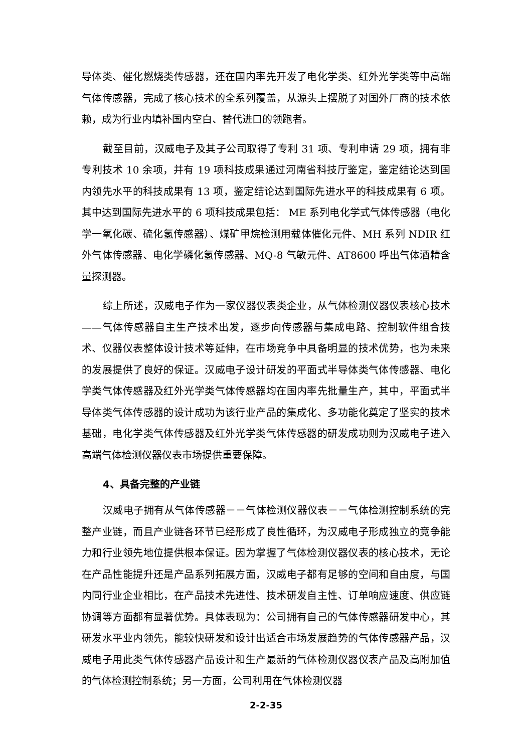导体类、催化燃烧类传感器，还在国内率先开发了电化学类、红外光学类等中高端气体传感器，完成了核心技术的全系列覆盖，从源头上摆脱了对国外厂商的技术依赖，成为行业内填补国内空白、替代进口的领跑者。
截至目前，汉威电子及其子公司取得了专利 31 项、专利申请 29 项，拥有非专利技术 10 余项，并有 19 项科技成果通过河南省科技厅鉴定，鉴定结论达到国内领先水平的科技成果有 13 项，鉴定结论达到国际先进水平的科技成果有 6 项。其中达到国际先进水平的 6 项科技成果包括： ME 系列电化学式气体传感器（电化学一氧化碳、硫化氢传感器）、煤矿甲烷检测用载体催化元件、MH 系列 NDIR 红外气体传感器、电化学磷化氢传感器、MQ-8 气敏元件、AT8600 呼出气体酒精含量探测器。
综上所述，汉威电子作为一家仪器仪表类企业，从气体检测仪器仪表核心技术——气体传感器自主生产技术出发，逐步向传感器与集成电路、控制软件组合技术、仪器仪表整体设计技术等延伸，在市场竞争中具备明显的技术优势，也为未来的发展提供了良好的保证。汉威电子设计研发的平面式半导体类气体传感器、电化学类气体传感器及红外光学类气体传感器均在国内率先批量生产，其中，平面式半导体类气体传感器的设计成功为该行业产品的集成化、多功能化奠定了坚实的技术基础，电化学类气体传感器及红外光学类气体传感器的研发成功则为汉威电子进入高端气体检测仪器仪表市场提供重要保障。
4、具备完整的产业链
汉威电子拥有从气体传感器－－气体检测仪器仪表－－气体检测控制系统的完整产业链，而且产业链各环节已经形成了良性循环，为汉威电子形成独立的竞争能力和行业领先地位提供根本保证。因为掌握了气体检测仪器仪表的核心技术，无论在产品性能提升还是产品系列拓展方面，汉威电子都有足够的空间和自由度，与国内同行业企业相比，在产品技术先进性、技术研发自主性、订单响应速度、供应链协调等方面都有显著优势。具体表现为：公司拥有自己的气体传感器研发中心，其研发水平业内领先，能较快研发和设计出适合市场发展趋势的气体传感器产品，汉威电子用此类气体传感器产品设计和生产最新的气体检测仪器仪表产品及高附加值的气体检测控制系统；另一方面，公司利用在气体检测仪器
2-2-35